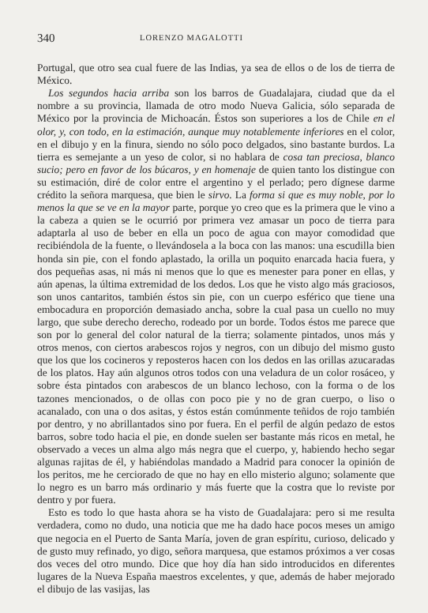340 LORENZO MAGALOTTI
Portugal, que otro sea cual fuere de las Indias, ya sea de ellos o de los de tierra de México.
Los segundos hacia arriba son los barros de Guadalajara, ciudad que da el nombre a su provincia, llamada de otro modo Nueva Galicia, sólo separada de México por la provincia de Michoacán. Éstos son superiores a los de Chile en el olor, y, con todo, en la estimación, aunque muy notablemente inferiores en el color, en el dibujo y en la finura, siendo no sólo poco delgados, sino bastante burdos. La tierra es semejante a un yeso de color, si no hablara de cosa tan preciosa, blanco sucio; pero en favor de los búcaros, y en homenaje de quien tanto los distingue con su estimación, diré de color entre el argentino y el perlado; pero dígnese darme crédito la señora marquesa, que bien le sirvo. La forma si que es muy noble, por lo menos la que se ve en la mayor parte, porque yo creo que es la primera que le vino a la cabeza a quien se le ocurrió por primera vez amasar un poco de tierra para adaptarla al uso de beber en ella un poco de agua con mayor comodidad que recibiéndola de la fuente, o llevándosela a la boca con las manos: una escudilla bien honda sin pie, con el fondo aplastado, la orilla un poquito enarcada hacia fuera, y dos pequeñas asas, ni más ni menos que lo que es menester para poner en ellas, y aún apenas, la última extremidad de los dedos. Los que he visto algo más graciosos, son unos cantaritos, también éstos sin pie, con un cuerpo esférico que tiene una embocadura en proporción demasiado ancha, sobre la cual pasa un cuello no muy largo, que sube derecho derecho, rodeado por un borde. Todos éstos me parece que son por lo general del color natural de la tierra; solamente pintados, unos más y otros menos, con ciertos arabescos rojos y negros, con un dibujo del mismo gusto que los que los cocineros y reposteros hacen con los dedos en las orillas azucaradas de los platos. Hay aún algunos otros todos con una veladura de un color rosáceo, y sobre ésta pintados con arabescos de un blanco lechoso, con la forma o de los tazones mencionados, o de ollas con poco pie y no de gran cuerpo, o liso o acanalado, con una o dos asitas, y éstos están comúnmente teñidos de rojo también por dentro, y no abrillantados sino por fuera. En el perfil de algún pedazo de estos barros, sobre todo hacia el pie, en donde suelen ser bastante más ricos en metal, he observado a veces un alma algo más negra que el cuerpo, y, habiendo hecho segar algunas rajitas de él, y habiéndolas mandado a Madrid para conocer la opinión de los peritos, me he cerciorado de que no hay en ello misterio alguno; solamente que lo negro es un barro más ordinario y más fuerte que la costra que lo reviste por dentro y por fuera.
Esto es todo lo que hasta ahora se ha visto de Guadalajara: pero si me resulta verdadera, como no dudo, una noticia que me ha dado hace pocos meses un amigo que negocia en el Puerto de Santa María, joven de gran espíritu, curioso, delicado y de gusto muy refinado, yo digo, señora marquesa, que estamos próximos a ver cosas dos veces del otro mundo. Dice que hoy día han sido introducidos en diferentes lugares de la Nueva España maestros excelentes, y que, además de haber mejorado el dibujo de las vasijas, las